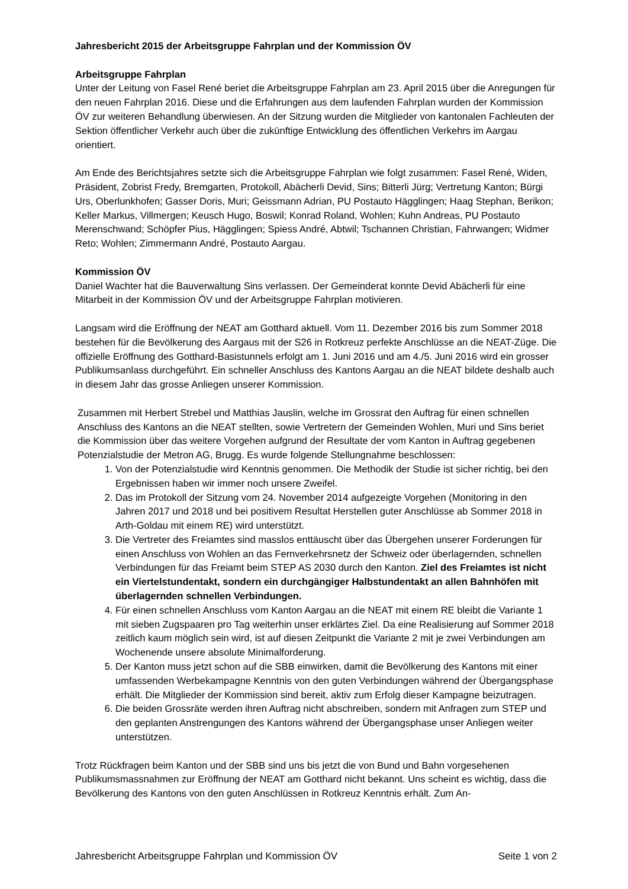Jahresbericht 2015 der Arbeitsgruppe Fahrplan und der Kommission ÖV
Arbeitsgruppe Fahrplan
Unter der Leitung von Fasel René beriet die Arbeitsgruppe Fahrplan am 23. April 2015 über die Anregungen für den neuen Fahrplan 2016. Diese und die Erfahrungen aus dem laufenden Fahrplan wurden der Kommission ÖV zur weiteren Behandlung überwiesen. An der Sitzung wurden die Mitglieder von kantonalen Fachleuten der Sektion öffentlicher Verkehr auch über die zukünftige Entwicklung des öffentlichen Verkehrs im Aargau orientiert.
Am Ende des Berichtsjahres setzte sich die Arbeitsgruppe Fahrplan wie folgt zusammen: Fasel René, Widen, Präsident, Zobrist Fredy, Bremgarten, Protokoll, Abächerli Devid, Sins; Bitterli Jürg; Vertretung Kanton; Bürgi Urs, Oberlunkhofen; Gasser Doris, Muri; Geissmann Adrian, PU Postauto Hägglingen; Haag Stephan, Berikon; Keller Markus, Villmergen; Keusch Hugo, Boswil; Konrad Roland, Wohlen; Kuhn Andreas, PU Postauto Merenschwand; Schöpfer Pius, Hägglingen; Spiess André, Abtwil; Tschannen Christian, Fahrwangen; Widmer Reto; Wohlen; Zimmermann André, Postauto Aargau.
Kommission ÖV
Daniel Wachter hat die Bauverwaltung Sins verlassen. Der Gemeinderat konnte Devid Abächerli für eine Mitarbeit in der Kommission ÖV und der Arbeitsgruppe Fahrplan motivieren.
Langsam wird die Eröffnung der NEAT am Gotthard aktuell. Vom 11. Dezember 2016 bis zum Sommer 2018 bestehen für die Bevölkerung des Aargaus mit der S26 in Rotkreuz perfekte Anschlüsse an die NEAT-Züge. Die offizielle Eröffnung des Gotthard-Basistunnels erfolgt am 1. Juni 2016 und am 4./5. Juni 2016 wird ein grosser Publikumsanlass durchgeführt. Ein schneller Anschluss des Kantons Aargau an die NEAT bildete deshalb auch in diesem Jahr das grosse Anliegen unserer Kommission.
Zusammen mit Herbert Strebel und Matthias Jauslin, welche im Grossrat den Auftrag für einen schnellen Anschluss des Kantons an die NEAT stellten, sowie Vertretern der Gemeinden Wohlen, Muri und Sins beriet die Kommission über das weitere Vorgehen aufgrund der Resultate der vom Kanton in Auftrag gegebenen Potenzialstudie der Metron AG, Brugg. Es wurde folgende Stellungnahme beschlossen:
1. Von der Potenzialstudie wird Kenntnis genommen. Die Methodik der Studie ist sicher richtig, bei den Ergebnissen haben wir immer noch unsere Zweifel.
2. Das im Protokoll der Sitzung vom 24. November 2014 aufgezeigte Vorgehen (Monitoring in den Jahren 2017 und 2018 und bei positivem Resultat Herstellen guter Anschlüsse ab Sommer 2018 in Arth-Goldau mit einem RE) wird unterstützt.
3. Die Vertreter des Freiamtes sind masslos enttäuscht über das Übergehen unserer Forderungen für einen Anschluss von Wohlen an das Fernverkehrsnetz der Schweiz oder überlagernden, schnellen Verbindungen für das Freiamt beim STEP AS 2030 durch den Kanton. Ziel des Freiamtes ist nicht ein Viertelstundentakt, sondern ein durchgängiger Halbstundentakt an allen Bahnhöfen mit überlagernden schnellen Verbindungen.
4. Für einen schnellen Anschluss vom Kanton Aargau an die NEAT mit einem RE bleibt die Variante 1 mit sieben Zugspaaren pro Tag weiterhin unser erklärtes Ziel. Da eine Realisierung auf Sommer 2018 zeitlich kaum möglich sein wird, ist auf diesen Zeitpunkt die Variante 2 mit je zwei Verbindungen am Wochenende unsere absolute Minimalforderung.
5. Der Kanton muss jetzt schon auf die SBB einwirken, damit die Bevölkerung des Kantons mit einer umfassenden Werbekampagne Kenntnis von den guten Verbindungen während der Übergangsphase erhält. Die Mitglieder der Kommission sind bereit, aktiv zum Erfolg dieser Kampagne beizutragen.
6. Die beiden Grossräte werden ihren Auftrag nicht abschreiben, sondern mit Anfragen zum STEP und den geplanten Anstrengungen des Kantons während der Übergangsphase unser Anliegen weiter unterstützen.
Trotz Rückfragen beim Kanton und der SBB sind uns bis jetzt die von Bund und Bahn vorgesehenen Publikumsmassnahmen zur Eröffnung der NEAT am Gotthard nicht bekannt. Uns scheint es wichtig, dass die Bevölkerung des Kantons von den guten Anschlüssen in Rotkreuz Kenntnis erhält. Zum An-
Jahresbericht Arbeitsgruppe Fahrplan und Kommission ÖV Seite 1 von 2